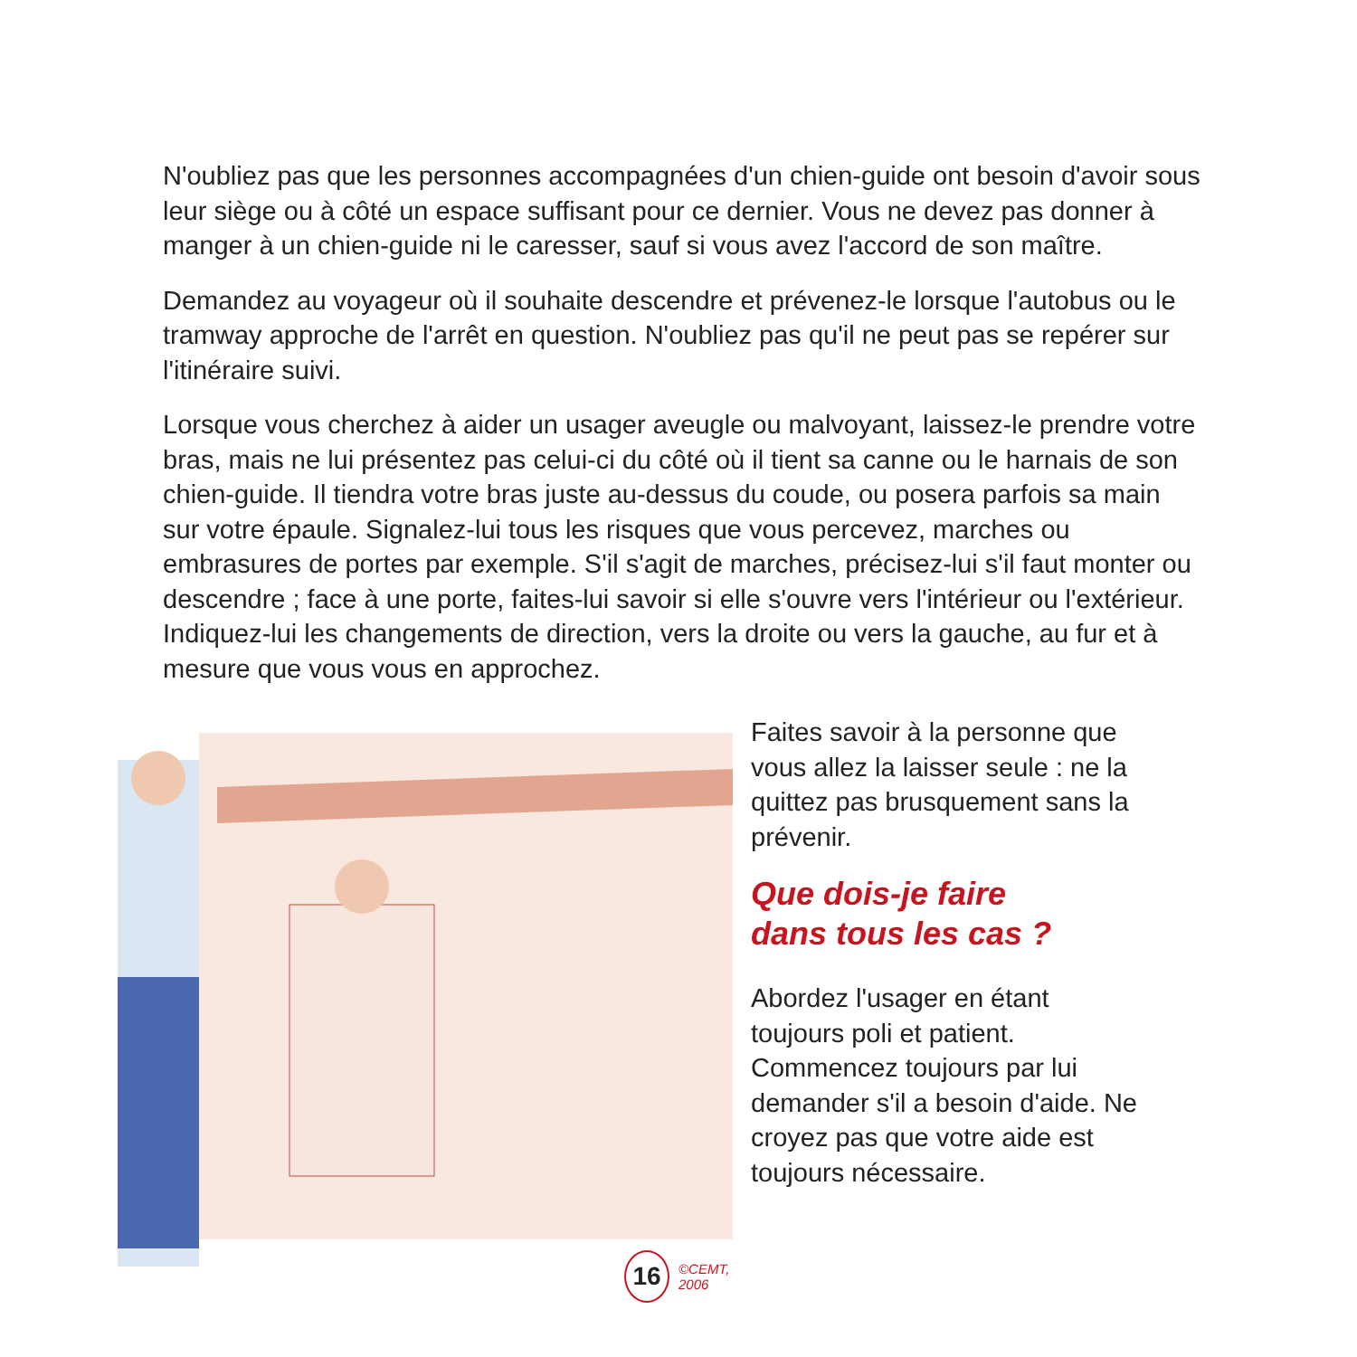N'oubliez pas que les personnes accompagnées d'un chien-guide ont besoin d'avoir sous leur siège ou à côté un espace suffisant pour ce dernier. Vous ne devez pas donner à manger à un chien-guide ni le caresser, sauf si vous avez l'accord de son maître.
Demandez au voyageur où il souhaite descendre et prévenez-le lorsque l'autobus ou le tramway approche de l'arrêt en question. N'oubliez pas qu'il ne peut pas se repérer sur l'itinéraire suivi.
Lorsque vous cherchez à aider un usager aveugle ou malvoyant, laissez-le prendre votre bras, mais ne lui présentez pas celui-ci du côté où il tient sa canne ou le harnais de son chien-guide. Il tiendra votre bras juste au-dessus du coude, ou posera parfois sa main sur votre épaule. Signalez-lui tous les risques que vous percevez, marches ou embrasures de portes par exemple. S'il s'agit de marches, précisez-lui s'il faut monter ou descendre ; face à une porte, faites-lui savoir si elle s'ouvre vers l'intérieur ou l'extérieur. Indiquez-lui les changements de direction, vers la droite ou vers la gauche, au fur et à mesure que vous vous en approchez.
16
©CEMT, 2006
Faites savoir à la personne que vous allez la laisser seule : ne la quittez pas brusquement sans la prévenir.
Que dois-je faire
dans tous les cas ?
Abordez l'usager en étant toujours poli et patient. Commencez toujours par lui demander s'il a besoin d'aide. Ne croyez pas que votre aide est toujours nécessaire.